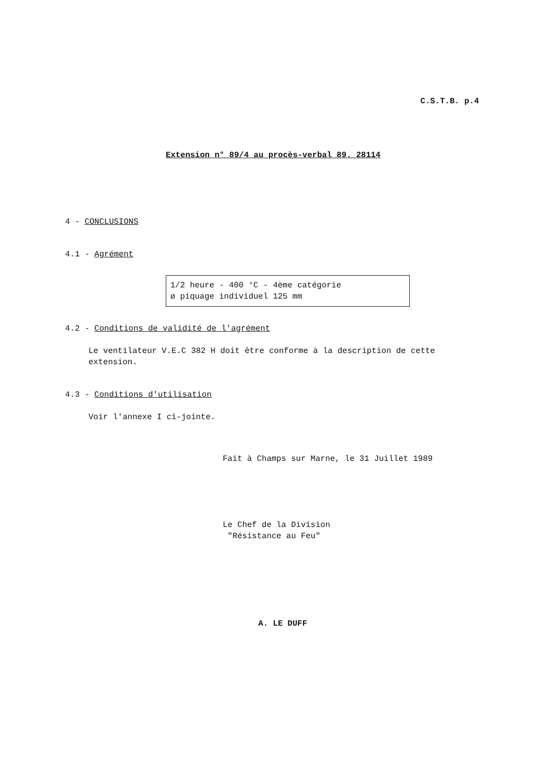C.S.T.B. p.4
Extension n° 89/4 au procès-verbal 89. 28114
4 - CONCLUSIONS
4.1 - Agrément
1/2 heure - 400 °C - 4ème catégorie
ø piquage individuel 125 mm
4.2 - Conditions de validité de l'agrément
Le ventilateur V.E.C 382 H doit être conforme à la description de cette extension.
4.3 - Conditions d'utilisation
Voir l'annexe I ci-jointe.
Fait à Champs sur Marne, le 31 Juillet 1989
Le Chef de la Division
"Résistance au Feu"
A. LE DUFF